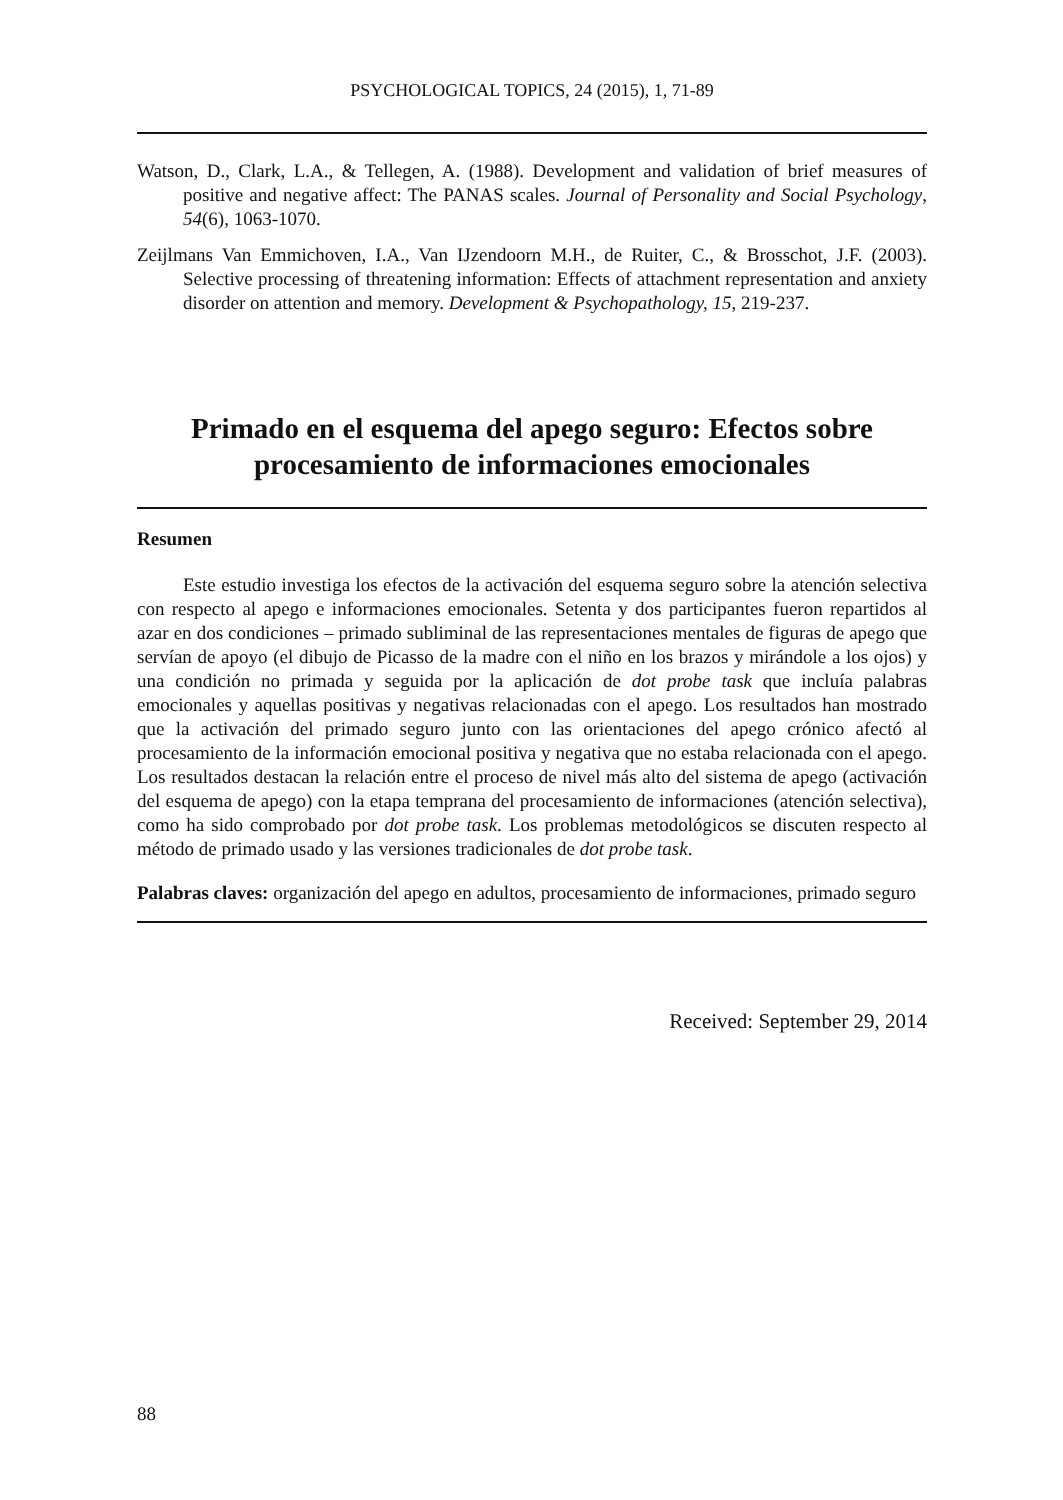PSYCHOLOGICAL TOPICS, 24 (2015), 1, 71-89
Watson, D., Clark, L.A., & Tellegen, A. (1988). Development and validation of brief measures of positive and negative affect: The PANAS scales. Journal of Personality and Social Psychology, 54(6), 1063-1070.
Zeijlmans Van Emmichoven, I.A., Van IJzendoorn M.H., de Ruiter, C., & Brosschot, J.F. (2003). Selective processing of threatening information: Effects of attachment representation and anxiety disorder on attention and memory. Development & Psychopathology, 15, 219-237.
Primado en el esquema del apego seguro: Efectos sobre procesamiento de informaciones emocionales
Resumen
Este estudio investiga los efectos de la activación del esquema seguro sobre la atención selectiva con respecto al apego e informaciones emocionales. Setenta y dos participantes fueron repartidos al azar en dos condiciones – primado subliminal de las representaciones mentales de figuras de apego que servían de apoyo (el dibujo de Picasso de la madre con el niño en los brazos y mirándole a los ojos) y una condición no primada y seguida por la aplicación de dot probe task que incluía palabras emocionales y aquellas positivas y negativas relacionadas con el apego. Los resultados han mostrado que la activación del primado seguro junto con las orientaciones del apego crónico afectó al procesamiento de la información emocional positiva y negativa que no estaba relacionada con el apego. Los resultados destacan la relación entre el proceso de nivel más alto del sistema de apego (activación del esquema de apego) con la etapa temprana del procesamiento de informaciones (atención selectiva), como ha sido comprobado por dot probe task. Los problemas metodológicos se discuten respecto al método de primado usado y las versiones tradicionales de dot probe task.
Palabras claves: organización del apego en adultos, procesamiento de informaciones, primado seguro
Received: September 29, 2014
88